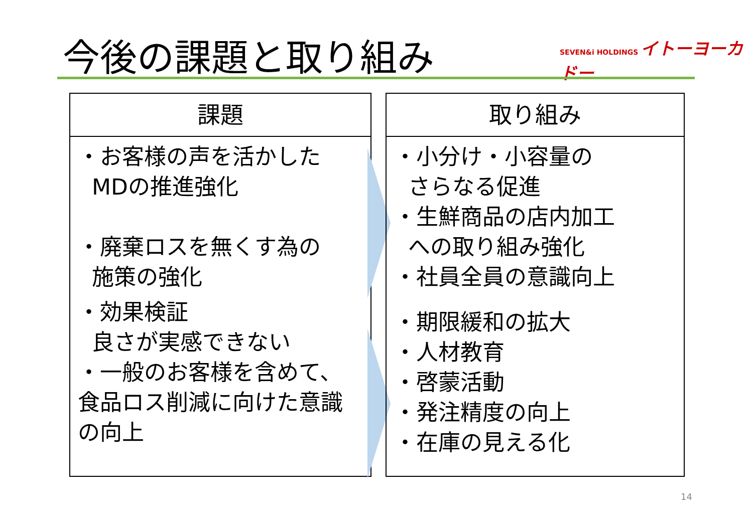今後の課題と取り組み
SEVEN&i HOLDINGS イトーヨーカドー
課題
・お客様の声を活かした
MDの推進強化
・廃棄ロスを無くす為の
施策の強化
・効果検証
良さが実感できない
・一般のお客様を含めて、食品ロス削減に向けた意識の向上
取り組み
・小分け・小容量の
さらなる促進
・生鮮商品の店内加工
への取り組み強化
・社員全員の意識向上
・期限緩和の拡大
・人材教育
・啓蒙活動
・発注精度の向上
・在庫の見える化
14